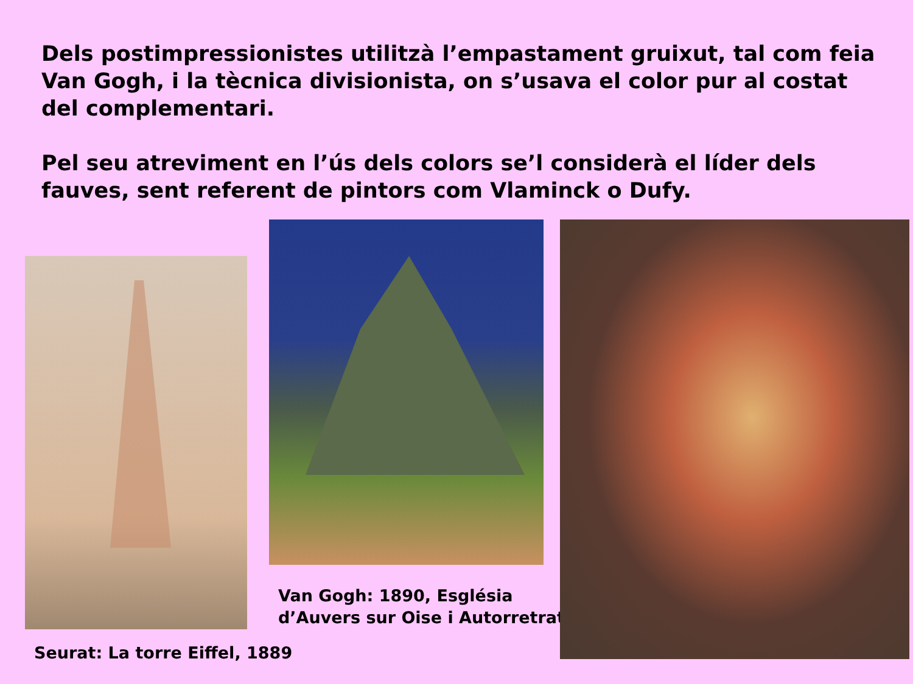Dels postimpressionistes utilitzà l’empastament gruixut, tal com feia Van Gogh, i la tècnica divisionista, on s’usava el color pur al costat del complementari.
Pel seu atreviment en l’ús dels colors se’l considerà el líder dels fauves, sent referent de pintors com Vlaminck o Dufy.
Van Gogh: 1890, Església
d’Auvers sur Oise i Autorretrat
Seurat: La torre Eiffel, 1889